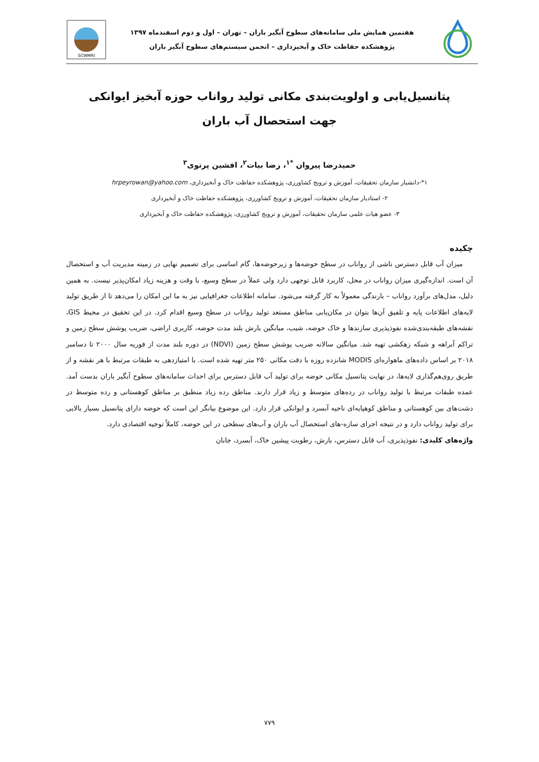هفتمین همایش ملی سامانه‌های سطوح آبگیر باران – تهران – اول و دوم اسفندماه ۱۳۹۷
پژوهشکده حفاظت خاک و آبخیزداری – انجمن سیستم‌های سطوح آبگیر باران
SCWMRI
پتانسیل‌یابی و اولویت‌بندی مکانی تولید رواناب حوزه آبخیز ایوانکی
جهت استحصال آب باران
حمیدرضا پیروان <sup>*۱</sup>، رضا بیات<sup>۲</sup>، افشین پرتوی<sup>۳</sup>
۱*-دانشیار سازمان تحقیقات، آموزش و ترویج کشاورزی، پژوهشکده حفاظت خاک و آبخیزداری، hrpeyrowan@yahoo.com
۲- استادیار سازمان تحقیقات، آموزش و ترویج کشاورزی، پژوهشکده حفاظت خاک و آبخیزداری
۳- عضو هیات علمی سازمان تحقیقات، آموزش و ترویج کشاورزی، پژوهشکده حفاظت خاک و آبخیزداری
چکیده
میزان آب قابل دسترس ناشی از رواناب در سطح حوضه‌ها و زیرحوضه‌ها، گام اساسی برای تصمیم نهایی در زمینه مدیریت آب و استحصال آن است. اندازه‌گیری میزان رواناب در محل، کاربرد قابل توجهی دارد ولی عملاً در سطح وسیع، با وقت و هزینه زیاد امکان‌پذیر نیست. به همین دلیل، مدل‌های برآورد رواناب – بارندگی معمولاً به کار گرفته می‌شود. سامانه اطلاعات جغرافیایی نیز به ما این امکان را می‌دهد تا از طریق تولید لایه‌های اطلاعات پایه و تلفیق آن‌ها بتوان در مکان‌یابی مناطق مستعد تولید رواناب در سطح وسیع اقدام کرد. در این تحقیق در محیط GIS، نقشه‌های طبقه‌بندی‌شده نفوذپذیری سازندها و خاک حوضه، شیب، میانگین بارش بلند مدت حوضه، کاربری اراضی، ضریب پوشش سطح زمین و تراکم آبراهه و شبکه زهکشی تهیه شد. میانگین سالانه ضریب پوشش سطح زمین (NDVI) در دوره بلند مدت از فوریه سال ۲۰۰۰ تا دسامبر ۲۰۱۸ بر اساس داده‌های ماهواره‌ای MODIS شانزده روزه با دقت مکانی ۲۵۰ متر تهیه شده است. با امتیازدهی به طبقات مرتبط با هر نقشه و از طریق روی‌هم‌گذاری لایه‌ها، در نهایت پتانسیل مکانی حوضه برای تولید آب قابل دسترس برای احداث سامانه‌های سطوح آبگیر باران بدست آمد. عمده طبقات مرتبط با تولید رواناب در رده‌های متوسط و زیاد قرار دارند. مناطق رده زیاد منطبق بر مناطق کوهستانی و رده متوسط در دشت‌های بین کوهستانی و مناطق کوهپایه‌ای ناحیه آبسرد و ایوانکی قرار دارد. این موضوع بیانگر این است که حوضه دارای پتانسیل بسیار بالایی برای تولید رواناب دارد و در نتیجه اجرای سازه-های استحصال آب باران و آب‌های سطحی در این حوضه، کاملاً توجیه اقتصادی دارد.
واژه‌های کلیدی: نفوذپذیری، آب قابل دسترس، بارش، رطوبت پیشین خاک، آبسرد، جابان
۷۷۹